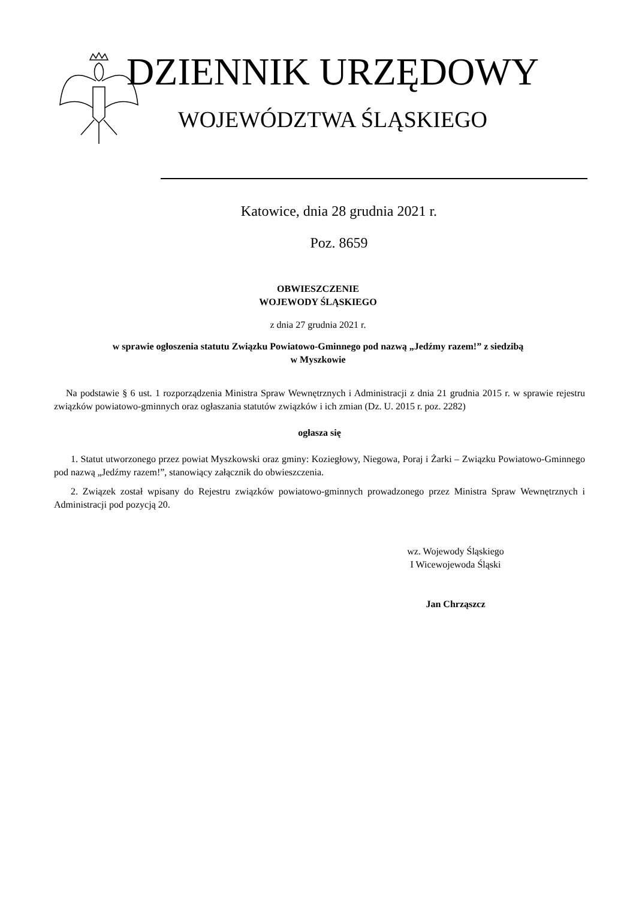DZIENNIK URZĘDOWY
WOJEWÓDZTWA ŚLĄSKIEGO
Katowice, dnia 28 grudnia 2021 r.
Poz. 8659
OBWIESZCZENIE
WOJEWODY ŚLĄSKIEGO
z dnia 27 grudnia 2021 r.
w sprawie ogłoszenia statutu Związku Powiatowo-Gminnego pod nazwą „Jedźmy razem!” z siedzibą
w Myszkowie
Na podstawie § 6 ust. 1 rozporządzenia Ministra Spraw Wewnętrznych i Administracji z dnia 21 grudnia 2015 r. w sprawie rejestru związków powiatowo-gminnych oraz ogłaszania statutów związków i ich zmian (Dz. U. 2015 r. poz. 2282)
ogłasza się
1. Statut utworzonego przez powiat Myszkowski oraz gminy: Koziegłowy, Niegowa, Poraj i Żarki – Związku Powiatowo-Gminnego pod nazwą „Jedźmy razem!”, stanowiący załącznik do obwieszczenia.
2. Związek został wpisany do Rejestru związków powiatowo-gminnych prowadzonego przez Ministra Spraw Wewnętrznych i Administracji pod pozycją 20.
wz. Wojewody Śląskiego
I Wicewojewoda Śląski
Jan Chrząszcz